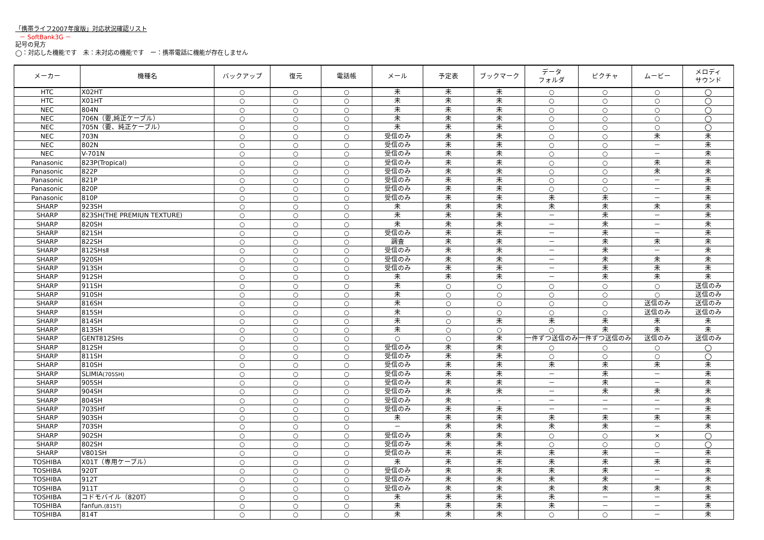「携帯ライフ2007年度版」対応状況確認リスト
－ SoftBank3G －
記号の見方
◯：対応した機能です　未：未対応の機能です　ー：携帯電話に機能が存在しません
| メーカー | 機種名 | バックアップ | 復元 | 電話帳 | メール | 予定表 | ブックマーク | データ フォルダ | ピクチャ | ムービー | メロディ サウンド |
| --- | --- | --- | --- | --- | --- | --- | --- | --- | --- | --- | --- |
| HTC | X02HT | ○ | ○ | ○ | 未 | 未 | 未 | ○ | ○ | ○ | ◯ |
| HTC | X01HT | ○ | ○ | ○ | 未 | 未 | 未 | ○ | ○ | ○ | ◯ |
| NEC | 804N | ○ | ○ | ○ | 未 | 未 | 未 | ○ | ○ | ○ | ◯ |
| NEC | 706N（要,純正ケーブル） | ○ | ○ | ○ | 未 | 未 | 未 | ○ | ○ | ○ | ◯ |
| NEC | 705N（要、純正ケーブル） | ○ | ○ | ○ | 未 | 未 | 未 | ○ | ○ | ○ | ◯ |
| NEC | 703N | ○ | ○ | ○ | 受信のみ | 未 | 未 | ○ | ○ | 未 | 未 |
| NEC | 802N | ○ | ○ | ○ | 受信のみ | 未 | 未 | ○ | ○ | － | 未 |
| NEC | V-701N | ○ | ○ | ○ | 受信のみ | 未 | 未 | ○ | ○ | － | 未 |
| Panasonic | 823P(Tropical) | ○ | ○ | ○ | 受信のみ | 未 | 未 | ○ | ○ | 未 | 未 |
| Panasonic | 822P | ○ | ○ | ○ | 受信のみ | 未 | 未 | ○ | ○ | 未 | 未 |
| Panasonic | 821P | ○ | ○ | ○ | 受信のみ | 未 | 未 | ○ | ○ | － | 未 |
| Panasonic | 820P | ○ | ○ | ○ | 受信のみ | 未 | 未 | ○ | ○ | － | 未 |
| Panasonic | 810P | ○ | ○ | ○ | 受信のみ | 未 | 未 | 未 | 未 | － | 未 |
| SHARP | 923SH | ○ | ○ | ○ | 未 | 未 | 未 | 未 | 未 | 未 | 未 |
| SHARP | 823SH(THE PREMIUN TEXTURE) | ○ | ○ | ○ | 未 | 未 | 未 | － | 未 | － | 未 |
| SHARP | 820SH | ○ | ○ | ○ | 未 | 未 | 未 | － | 未 | － | 未 |
| SHARP | 821SH | ○ | ○ | ○ | 受信のみ | 未 | 未 | － | 未 | － | 未 |
| SHARP | 822SH | ○ | ○ | ○ | 調査 | 未 | 未 | － | 未 | 未 | 未 |
| SHARP | 812SHsⅡ | ○ | ○ | ○ | 受信のみ | 未 | 未 | － | 未 | － | 未 |
| SHARP | 920SH | ○ | ○ | ○ | 受信のみ | 未 | 未 | － | 未 | 未 | 未 |
| SHARP | 913SH | ○ | ○ | ○ | 受信のみ | 未 | 未 | － | 未 | 未 | 未 |
| SHARP | 912SH | ○ | ○ | ○ | 未 | 未 | 未 | － | 未 | 未 | 未 |
| SHARP | 911SH | ○ | ○ | ○ | 未 | ○ | ○ | ○ | ○ | ○ | 送信のみ |
| SHARP | 910SH | ○ | ○ | ○ | 未 | ○ | ○ | ○ | ○ | ○ | 送信のみ |
| SHARP | 816SH | ○ | ○ | ○ | 未 | ○ | ○ | ○ | ○ | 送信のみ | 送信のみ |
| SHARP | 815SH | ○ | ○ | ○ | 未 | ○ | ○ | ○ | ○ | 送信のみ | 送信のみ |
| SHARP | 814SH | ○ | ○ | ○ | 未 | ○ | 未 | 未 | 未 | 未 | 未 |
| SHARP | 813SH | ○ | ○ | ○ | 未 | ○ | ○ | ○ | 未 | 未 | 未 |
| SHARP | GENT812SHs | ○ | ○ | ○ | ○ | ○ | 未 | 一件ずつ送信のみ | 一件ずつ送信のみ | 送信のみ | 送信のみ |
| SHARP | 812SH | ○ | ○ | ○ | 受信のみ | 未 | 未 | ○ | ○ | ○ | ◯ |
| SHARP | 811SH | ○ | ○ | ○ | 受信のみ | 未 | 未 | ○ | ○ | ○ | ◯ |
| SHARP | 810SH | ○ | ○ | ○ | 受信のみ | 未 | 未 | 未 | 未 | 未 | 未 |
| SHARP | SLIMIA (705SH) | ○ | ○ | ○ | 受信のみ | 未 | 未 | － | 未 | － | 未 |
| SHARP | 905SH | ○ | ○ | ○ | 受信のみ | 未 | 未 | － | 未 | － | 未 |
| SHARP | 904SH | ○ | ○ | ○ | 受信のみ | 未 | 未 | － | 未 | 未 | 未 |
| SHARP | 804SH | ○ | ○ | ○ | 受信のみ | 未 | - | － | － | － | 未 |
| SHARP | 703SHf | ○ | ○ | ○ | 受信のみ | 未 | 未 | － | － | － | 未 |
| SHARP | 903SH | ○ | ○ | ○ | 未 | 未 | 未 | 未 | 未 | 未 | 未 |
| SHARP | 703SH | ○ | ○ | ○ | － | 未 | 未 | 未 | 未 | － | 未 |
| SHARP | 902SH | ○ | ○ | ○ | 受信のみ | 未 | 未 | ○ | ○ | × | ◯ |
| SHARP | 802SH | ○ | ○ | ○ | 受信のみ | 未 | 未 | ○ | ○ | ○ | ◯ |
| SHARP | V801SH | ○ | ○ | ○ | 受信のみ | 未 | 未 | 未 | 未 | － | 未 |
| TOSHIBA | X01T（専用ケーブル） | ○ | ○ | ○ | 未 | 未 | 未 | 未 | 未 | 未 | 未 |
| TOSHIBA | 920T | ○ | ○ | ○ | 受信のみ | 未 | 未 | 未 | 未 | － | 未 |
| TOSHIBA | 912T | ○ | ○ | ○ | 受信のみ | 未 | 未 | 未 | 未 | － | 未 |
| TOSHIBA | 911T | ○ | ○ | ○ | 受信のみ | 未 | 未 | 未 | 未 | 未 | 未 |
| TOSHIBA | コドモバイル（820T） | ○ | ○ | ○ | 未 | 未 | 未 | 未 | － | － | 未 |
| TOSHIBA | fanfun. (815T) | ○ | ○ | ○ | 未 | 未 | 未 | 未 | － | － | 未 |
| TOSHIBA | 814T | ○ | ○ | ○ | 未 | 未 | 未 | ○ | ○ | － | 未 |